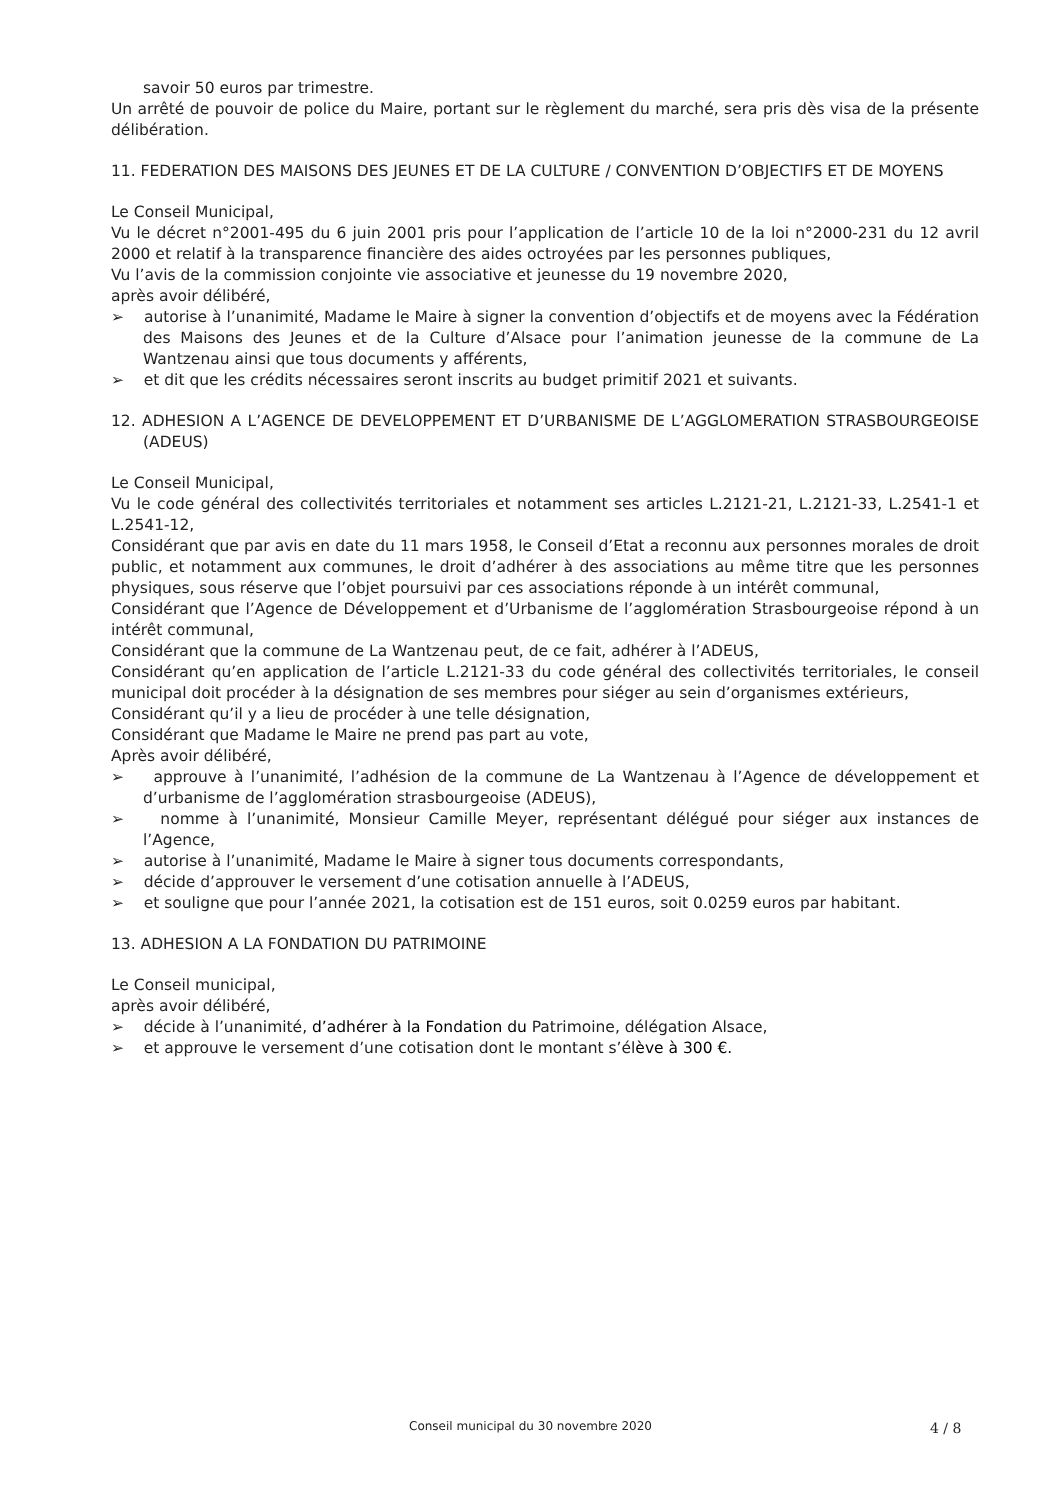savoir 50 euros par trimestre.
Un arrêté de pouvoir de police du Maire, portant sur le règlement du marché, sera pris dès visa de la présente délibération.
11. FEDERATION DES MAISONS DES JEUNES ET DE LA CULTURE / CONVENTION D’OBJECTIFS ET DE MOYENS
Le Conseil Municipal,
Vu le décret n°2001-495 du 6 juin 2001 pris pour l’application de l’article 10 de la loi n°2000-231 du 12 avril 2000 et relatif à la transparence financière des aides octroyées par les personnes publiques,
Vu l’avis de la commission conjointe vie associative et jeunesse du 19 novembre 2020,
après avoir délibéré,
➢ autorise à l’unanimité, Madame le Maire à signer la convention d’objectifs et de moyens avec la Fédération des Maisons des Jeunes et de la Culture d’Alsace pour l’animation jeunesse de la commune de La Wantzenau ainsi que tous documents y afférents,
➢ et dit que les crédits nécessaires seront inscrits au budget primitif 2021 et suivants.
12. ADHESION A L’AGENCE DE DEVELOPPEMENT ET D’URBANISME DE L’AGGLOMERATION STRASBOURGEOISE (ADEUS)
Le Conseil Municipal,
Vu le code général des collectivités territoriales et notamment ses articles L.2121-21, L.2121-33, L.2541-1 et L.2541-12,
Considérant que par avis en date du 11 mars 1958, le Conseil d’Etat a reconnu aux personnes morales de droit public, et notamment aux communes, le droit d’adhérer à des associations au même titre que les personnes physiques, sous réserve que l’objet poursuivi par ces associations réponde à un intérêt communal,
Considérant que l’Agence de Développement et d’Urbanisme de l’agglomération Strasbourgeoise répond à un intérêt communal,
Considérant que la commune de La Wantzenau peut, de ce fait, adhérer à l’ADEUS,
Considérant qu’en application de l’article L.2121-33 du code général des collectivités territoriales, le conseil municipal doit procéder à la désignation de ses membres pour siéger au sein d’organismes extérieurs,
Considérant qu’il y a lieu de procéder à une telle désignation,
Considérant que Madame le Maire ne prend pas part au vote,
Après avoir délibéré,
➢ approuve à l’unanimité, l’adhésion de la commune de La Wantzenau à l’Agence de développement et d’urbanisme de l’agglomération strasbourgeoise (ADEUS),
➢ nomme à l’unanimité, Monsieur Camille Meyer, représentant délégué pour siéger aux instances de l’Agence,
➢ autorise à l’unanimité, Madame le Maire à signer tous documents correspondants,
➢ décide d’approuver le versement d’une cotisation annuelle à l’ADEUS,
➢ et souligne que pour l’année 2021, la cotisation est de 151 euros, soit 0.0259 euros par habitant.
13. ADHESION A LA FONDATION DU PATRIMOINE
Le Conseil municipal,
après avoir délibéré,
➢ décide à l’unanimité, d’adhérer à la Fondation du Patrimoine, délégation Alsace,
➢ et approuve le versement d’une cotisation dont le montant s’élève à 300 €.
Conseil municipal du 30 novembre 2020 4 / 8